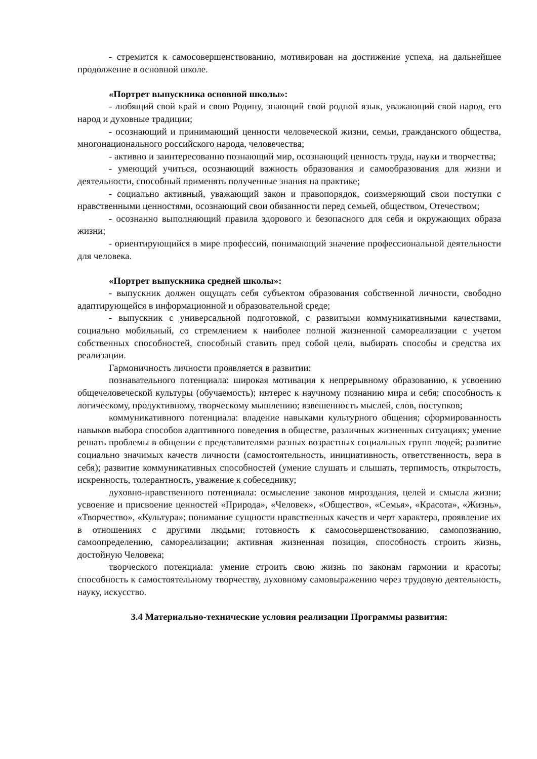- стремится к самосовершенствованию, мотивирован на достижение успеха, на дальнейшее продолжение в основной школе.
«Портрет выпускника основной школы»:
- любящий свой край и свою Родину, знающий свой родной язык, уважающий свой народ, его народ и духовные традиции;
- осознающий и принимающий ценности человеческой жизни, семьи, гражданского общества, многонационального российского народа, человечества;
- активно и заинтересованно познающий мир, осознающий ценность труда, науки и творчества;
- умеющий учиться, осознающий важность образования и самообразования для жизни и деятельности, способный применять полученные знания на практике;
- социально активный, уважающий закон и правопорядок, соизмеряющий свои поступки с нравственными ценностями, осознающий свои обязанности перед семьей, обществом, Отечеством;
- осознанно выполняющий правила здорового и безопасного для себя и окружающих образа жизни;
- ориентирующийся в мире профессий, понимающий значение профессиональной деятельности для человека.
«Портрет выпускника средней школы»:
- выпускник должен ощущать себя субъектом образования собственной личности, свободно адаптирующейся в информационной и образовательной среде;
- выпускник с универсальной подготовкой, с развитыми коммуникативными качествами, социально мобильный, со стремлением к наиболее полной жизненной самореализации с учетом собственных способностей, способный ставить пред собой цели, выбирать способы и средства их реализации.
Гармоничность личности проявляется в развитии:
познавательного потенциала: широкая мотивация к непрерывному образованию, к усвоению общечеловеческой культуры (обучаемость); интерес к научному познанию мира и себя; способность к логическому, продуктивному, творческому мышлению; взвешенность мыслей, слов, поступков;
коммуникативного потенциала: владение навыками культурного общения; сформированность навыков выбора способов адаптивного поведения в обществе, различных жизненных ситуациях; умение решать проблемы в общении с представителями разных возрастных социальных групп людей; развитие социально значимых качеств личности (самостоятельность, инициативность, ответственность, вера в себя); развитие коммуникативных способностей (умение слушать и слышать, терпимость, открытость, искренность, толерантность, уважение к собеседнику;
духовно-нравственного потенциала: осмысление законов мироздания, целей и смысла жизни; усвоение и присвоение ценностей «Природа», «Человек», «Общество», «Семья», «Красота», «Жизнь», «Творчество», «Культура»; понимание сущности нравственных качеств и черт характера, проявление их в отношениях с другими людьми; готовность к самосовершенствованию, самопознанию, самоопределению, самореализации; активная жизненная позиция, способность строить жизнь, достойную Человека;
творческого потенциала: умение строить свою жизнь по законам гармонии и красоты; способность к самостоятельному творчеству, духовному самовыражению через трудовую деятельность, науку, искусство.
3.4 Материально-технические условия реализации Программы развития: